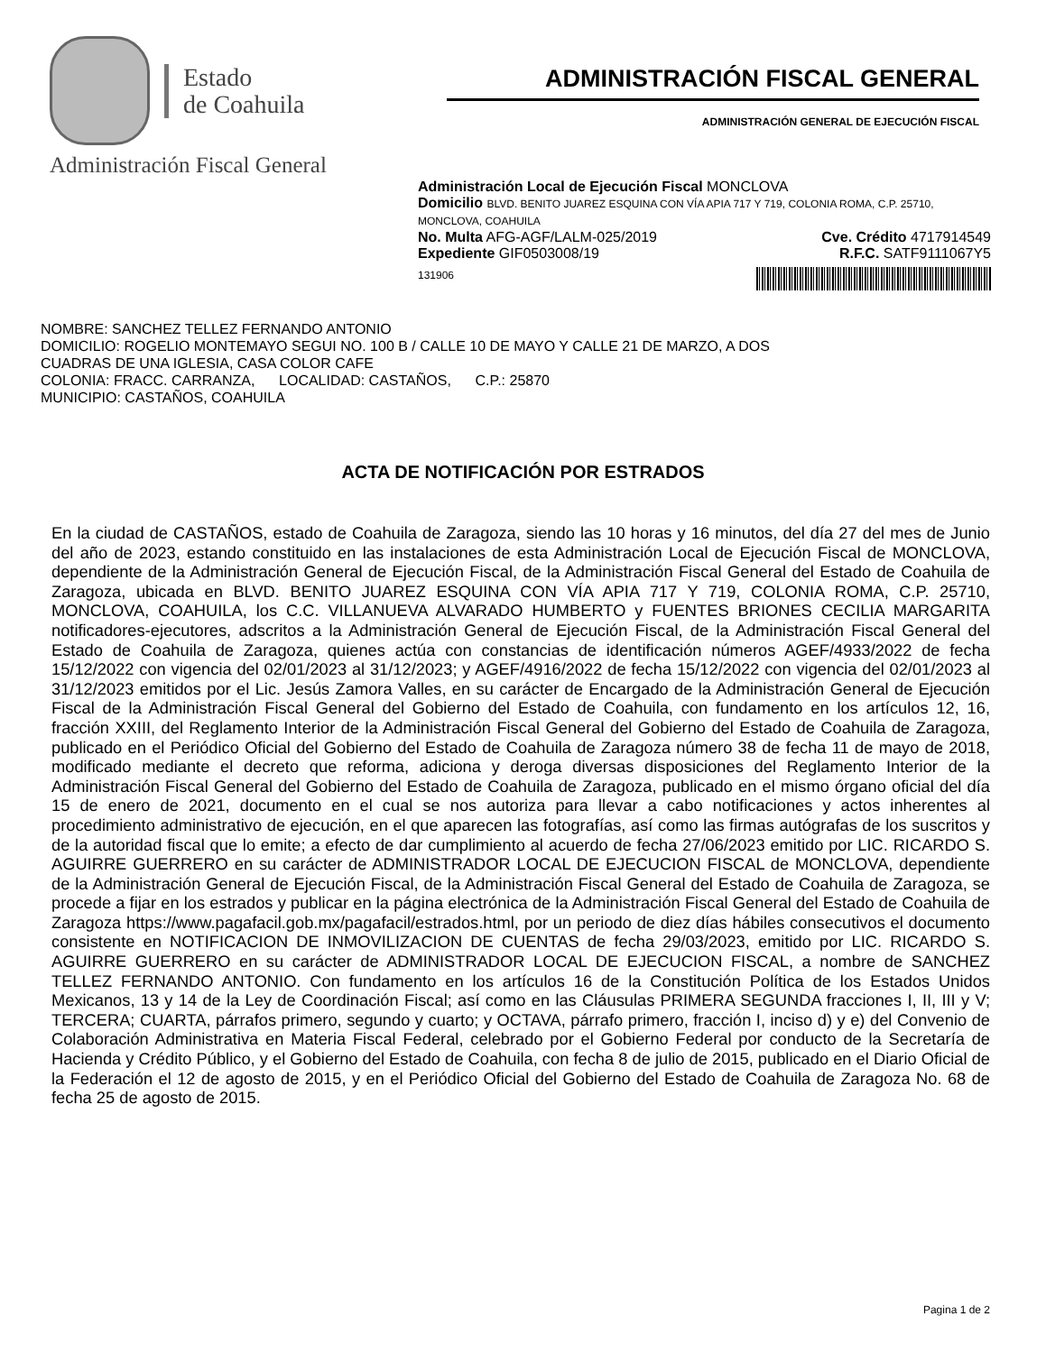Estado
de Coahuila
Administración Fiscal General
ADMINISTRACIÓN FISCAL GENERAL
ADMINISTRACIÓN GENERAL DE EJECUCIÓN FISCAL
Administración Local de Ejecución Fiscal MONCLOVA
Domicilio BLVD. BENITO JUAREZ ESQUINA CON VÍA APIA 717 Y 719, COLONIA ROMA, C.P. 25710, MONCLOVA, COAHUILA
No. Multa AFG-AGF/LALM-025/2019 Cve. Crédito 4717914549
Expediente GIF0503008/19 R.F.C. SATF9111067Y5
131906
NOMBRE: SANCHEZ TELLEZ FERNANDO ANTONIO
DOMICILIO: ROGELIO MONTEMAYO SEGUI NO. 100 B / CALLE 10 DE MAYO Y CALLE 21 DE MARZO, A DOS
CUADRAS DE UNA IGLESIA, CASA COLOR CAFE
COLONIA: FRACC. CARRANZA, LOCALIDAD: CASTAÑOS, C.P.: 25870
MUNICIPIO: CASTAÑOS, COAHUILA
ACTA DE NOTIFICACIÓN POR ESTRADOS
En la ciudad de CASTAÑOS, estado de Coahuila de Zaragoza, siendo las 10 horas y 16 minutos, del día 27 del mes de Junio del año de 2023, estando constituido en las instalaciones de esta Administración Local de Ejecución Fiscal de MONCLOVA, dependiente de la Administración General de Ejecución Fiscal, de la Administración Fiscal General del Estado de Coahuila de Zaragoza, ubicada en BLVD. BENITO JUAREZ ESQUINA CON VÍA APIA 717 Y 719, COLONIA ROMA, C.P. 25710, MONCLOVA, COAHUILA, los C.C. VILLANUEVA ALVARADO HUMBERTO y FUENTES BRIONES CECILIA MARGARITA notificadores-ejecutores, adscritos a la Administración General de Ejecución Fiscal, de la Administración Fiscal General del Estado de Coahuila de Zaragoza, quienes actúa con constancias de identificación números AGEF/4933/2022 de fecha 15/12/2022 con vigencia del 02/01/2023 al 31/12/2023; y AGEF/4916/2022 de fecha 15/12/2022 con vigencia del 02/01/2023 al 31/12/2023 emitidos por el Lic. Jesús Zamora Valles, en su carácter de Encargado de la Administración General de Ejecución Fiscal de la Administración Fiscal General del Gobierno del Estado de Coahuila, con fundamento en los artículos 12, 16, fracción XXIII, del Reglamento Interior de la Administración Fiscal General del Gobierno del Estado de Coahuila de Zaragoza, publicado en el Periódico Oficial del Gobierno del Estado de Coahuila de Zaragoza número 38 de fecha 11 de mayo de 2018, modificado mediante el decreto que reforma, adiciona y deroga diversas disposiciones del Reglamento Interior de la Administración Fiscal General del Gobierno del Estado de Coahuila de Zaragoza, publicado en el mismo órgano oficial del día 15 de enero de 2021, documento en el cual se nos autoriza para llevar a cabo notificaciones y actos inherentes al procedimiento administrativo de ejecución, en el que aparecen las fotografías, así como las firmas autógrafas de los suscritos y de la autoridad fiscal que lo emite; a efecto de dar cumplimiento al acuerdo de fecha 27/06/2023 emitido por LIC. RICARDO S. AGUIRRE GUERRERO en su carácter de ADMINISTRADOR LOCAL DE EJECUCION FISCAL de MONCLOVA, dependiente de la Administración General de Ejecución Fiscal, de la Administración Fiscal General del Estado de Coahuila de Zaragoza, se procede a fijar en los estrados y publicar en la página electrónica de la Administración Fiscal General del Estado de Coahuila de Zaragoza https://www.pagafacil.gob.mx/pagafacil/estrados.html, por un periodo de diez días hábiles consecutivos el documento consistente en NOTIFICACION DE INMOVILIZACION DE CUENTAS de fecha 29/03/2023, emitido por LIC. RICARDO S. AGUIRRE GUERRERO en su carácter de ADMINISTRADOR LOCAL DE EJECUCION FISCAL, a nombre de SANCHEZ TELLEZ FERNANDO ANTONIO. Con fundamento en los artículos 16 de la Constitución Política de los Estados Unidos Mexicanos, 13 y 14 de la Ley de Coordinación Fiscal; así como en las Cláusulas PRIMERA SEGUNDA fracciones I, II, III y V; TERCERA; CUARTA, párrafos primero, segundo y cuarto; y OCTAVA, párrafo primero, fracción I, inciso d) y e) del Convenio de Colaboración Administrativa en Materia Fiscal Federal, celebrado por el Gobierno Federal por conducto de la Secretaría de Hacienda y Crédito Público, y el Gobierno del Estado de Coahuila, con fecha 8 de julio de 2015, publicado en el Diario Oficial de la Federación el 12 de agosto de 2015, y en el Periódico Oficial del Gobierno del Estado de Coahuila de Zaragoza No. 68 de fecha 25 de agosto de 2015.
Pagina 1 de 2